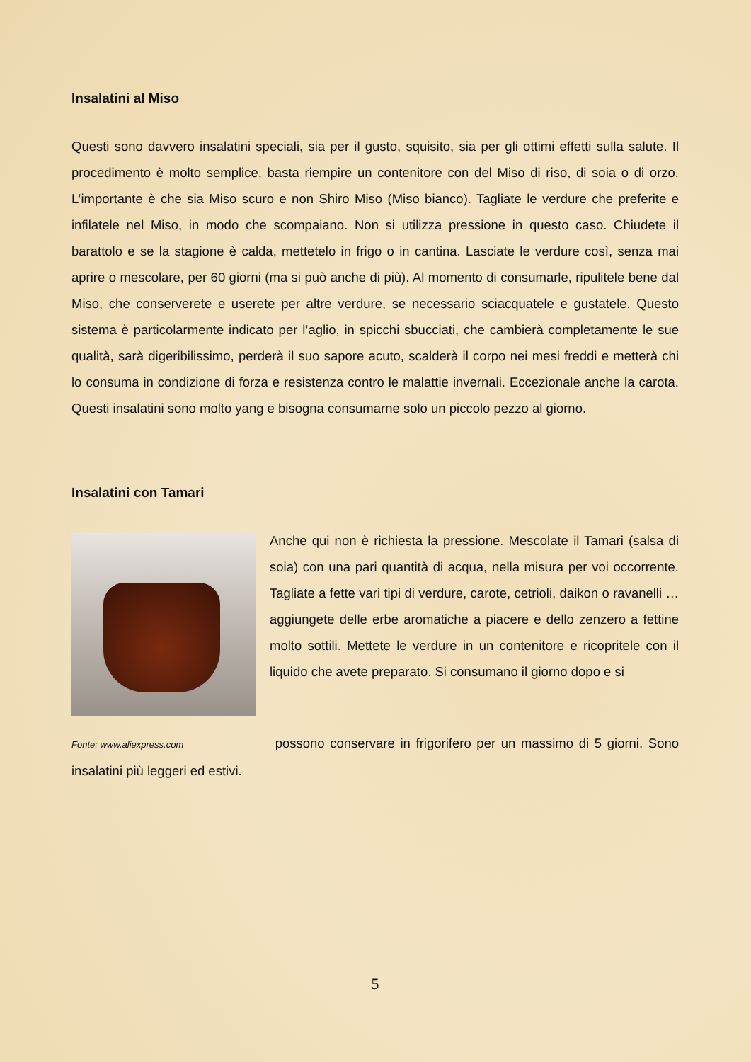Insalatini al Miso
Questi sono davvero insalatini speciali, sia per il gusto, squisito, sia per gli ottimi effetti sulla salute. Il procedimento è molto semplice, basta riempire un contenitore con del Miso di riso, di soia o di orzo. L’importante è che sia Miso scuro e non Shiro Miso (Miso bianco). Tagliate le verdure che preferite e infilatele nel Miso, in modo che scompaiano. Non si utilizza pressione in questo caso. Chiudete il barattolo e se la stagione è calda, mettetelo in frigo o in cantina. Lasciate le verdure così, senza mai aprire o mescolare, per 60 giorni (ma si può anche di più). Al momento di consumarle, ripulitele bene dal Miso, che conserverete e userete per altre verdure, se necessario sciacquatele e gustatele. Questo sistema è particolarmente indicato per l’aglio, in spicchi sbucciati, che cambierà completamente le sue qualità, sarà digeribilissimo, perderà il suo sapore acuto, scalderà il corpo nei mesi freddi e metterà chi lo consuma in condizione di forza e resistenza contro le malattie invernali. Eccezionale anche la carota. Questi insalatini sono molto yang e bisogna consumarne solo un piccolo pezzo al giorno.
Insalatini con Tamari
Anche qui non è richiesta la pressione. Mescolate il Tamari (salsa di soia) con una pari quantità di acqua, nella misura per voi occorrente. Tagliate a fette vari tipi di verdure, carote, cetrioli, daikon o ravanelli … aggiungete delle erbe aromatiche a piacere e dello zenzero a fettine molto sottili. Mettete le verdure in un contenitore e ricopritele con il liquido che avete preparato. Si consumano il giorno dopo e si
Fonte: www.aliexpress.com possono conservare in frigorifero per un massimo di 5 giorni. Sono insalatini più leggeri ed estivi.
5